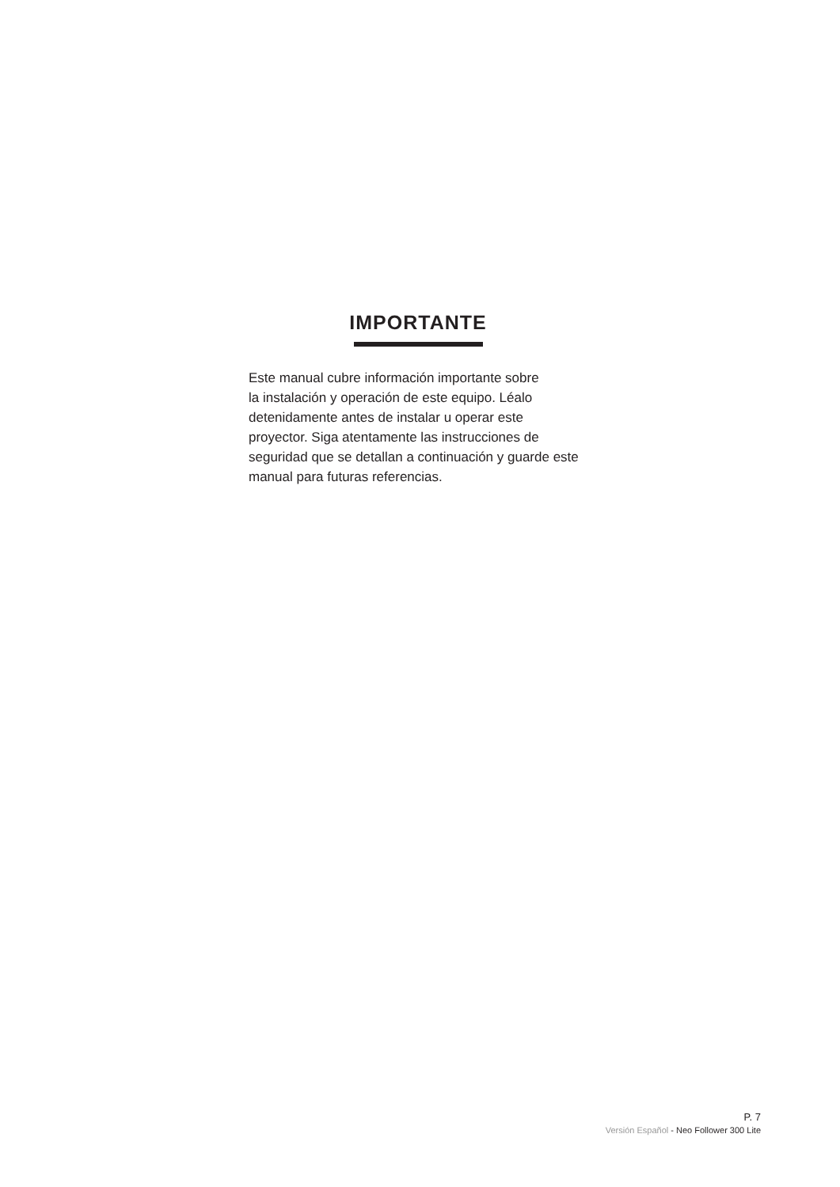IMPORTANTE
Este manual cubre información importante sobre
la instalación y operación de este equipo. Léalo
detenidamente antes de instalar u operar este
proyector. Siga atentamente las instrucciones de
seguridad que se detallan a continuación y guarde este
manual para futuras referencias.
P. 7
Versión Español - Neo Follower 300 Lite